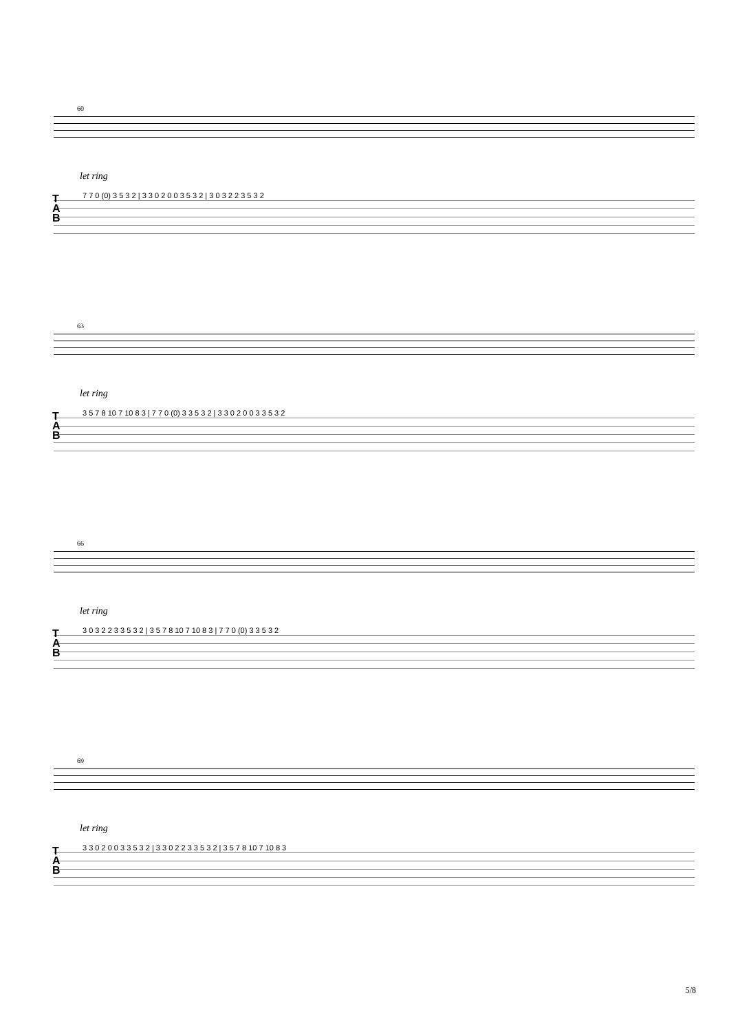60
let ring
7 7 0 (0) 3 5 3 2 | 3 3 0 2 0 0 3 5 3 2 | 3 0 3 2 2 3 5 3 2
T
A
B
63
let ring
3 5 7 8 10 7 10 8 3 | 7 7 0 (0) 3 3 5 3 2 | 3 3 0 2 0 0 3 3 5 3 2
T
A
B
66
let ring
3 0 3 2 2 3 3 5 3 2 | 3 5 7 8 10 7 10 8 3 | 7 7 0 (0) 3 3 5 3 2
T
A
B
69
let ring
3 3 0 2 0 0 3 3 5 3 2 | 3 3 0 2 2 3 3 5 3 2 | 3 5 7 8 10 7 10 8 3
T
A
B
5/8